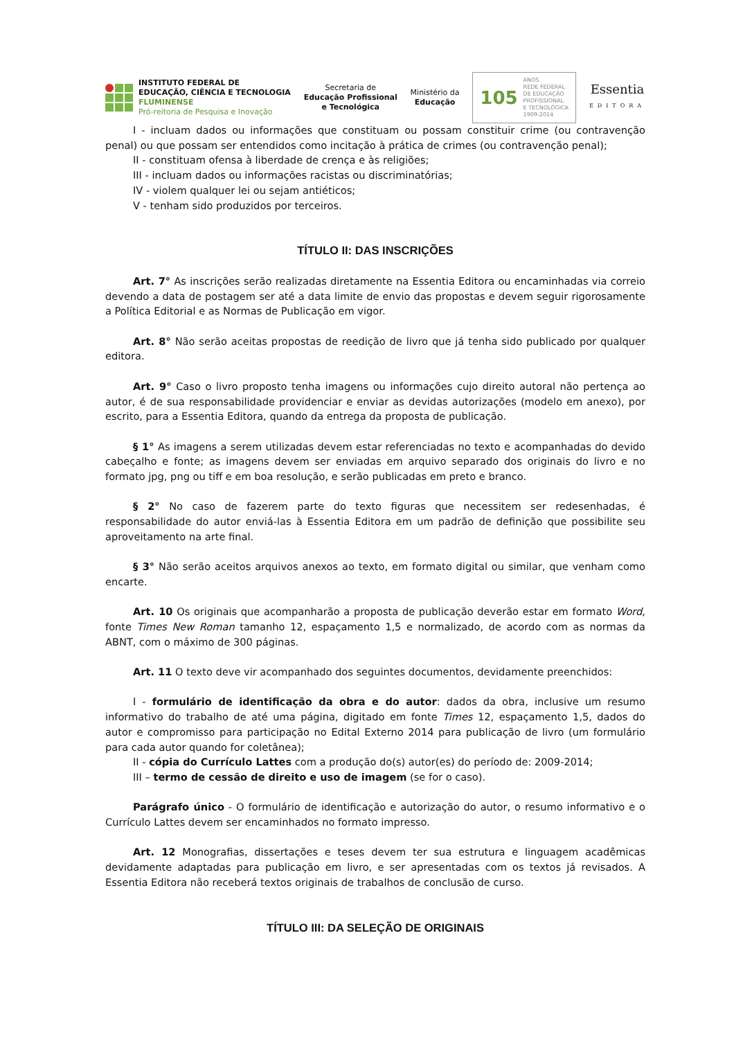INSTITUTO FEDERAL DE
EDUCAÇÃO, CIÊNCIA E TECNOLOGIA
FLUMINENSE
Pró-reitoria de Pesquisa e Inovação
Secretaria de
Educação Profissional
e Tecnológica
Ministério da
Educação
105
ANOS
REDE FEDERAL
DE EDUCAÇÃO
PROFISSIONAL
E TECNOLÓGICA
1909-2014
Essentia
EDITORA
I - incluam dados ou informações que constituam ou possam constituir crime (ou contravenção penal) ou que possam ser entendidos como incitação à prática de crimes (ou contravenção penal);
II - constituam ofensa à liberdade de crença e às religiões;
III - incluam dados ou informações racistas ou discriminatórias;
IV - violem qualquer lei ou sejam antiéticos;
V - tenham sido produzidos por terceiros.
TÍTULO II: DAS INSCRIÇÕES
Art. 7° As inscrições serão realizadas diretamente na Essentia Editora ou encaminhadas via correio devendo a data de postagem ser até a data limite de envio das propostas e devem seguir rigorosamente a Política Editorial e as Normas de Publicação em vigor.
Art. 8° Não serão aceitas propostas de reedição de livro que já tenha sido publicado por qualquer editora.
Art. 9° Caso o livro proposto tenha imagens ou informações cujo direito autoral não pertença ao autor, é de sua responsabilidade providenciar e enviar as devidas autorizações (modelo em anexo), por escrito, para a Essentia Editora, quando da entrega da proposta de publicação.
§ 1° As imagens a serem utilizadas devem estar referenciadas no texto e acompanhadas do devido cabeçalho e fonte; as imagens devem ser enviadas em arquivo separado dos originais do livro e no formato jpg, png ou tiff e em boa resolução, e serão publicadas em preto e branco.
§ 2° No caso de fazerem parte do texto figuras que necessitem ser redesenhadas, é responsabilidade do autor enviá-las à Essentia Editora em um padrão de definição que possibilite seu aproveitamento na arte final.
§ 3° Não serão aceitos arquivos anexos ao texto, em formato digital ou similar, que venham como encarte.
Art. 10 Os originais que acompanharão a proposta de publicação deverão estar em formato Word, fonte Times New Roman tamanho 12, espaçamento 1,5 e normalizado, de acordo com as normas da ABNT, com o máximo de 300 páginas.
Art. 11 O texto deve vir acompanhado dos seguintes documentos, devidamente preenchidos:
I - formulário de identificação da obra e do autor: dados da obra, inclusive um resumo informativo do trabalho de até uma página, digitado em fonte Times 12, espaçamento 1,5, dados do autor e compromisso para participação no Edital Externo 2014 para publicação de livro (um formulário para cada autor quando for coletânea);
II - cópia do Currículo Lattes com a produção do(s) autor(es) do período de: 2009-2014;
III – termo de cessão de direito e uso de imagem (se for o caso).
Parágrafo único - O formulário de identificação e autorização do autor, o resumo informativo e o Currículo Lattes devem ser encaminhados no formato impresso.
Art. 12 Monografias, dissertações e teses devem ter sua estrutura e linguagem acadêmicas devidamente adaptadas para publicação em livro, e ser apresentadas com os textos já revisados. A Essentia Editora não receberá textos originais de trabalhos de conclusão de curso.
TÍTULO III: DA SELEÇÃO DE ORIGINAIS